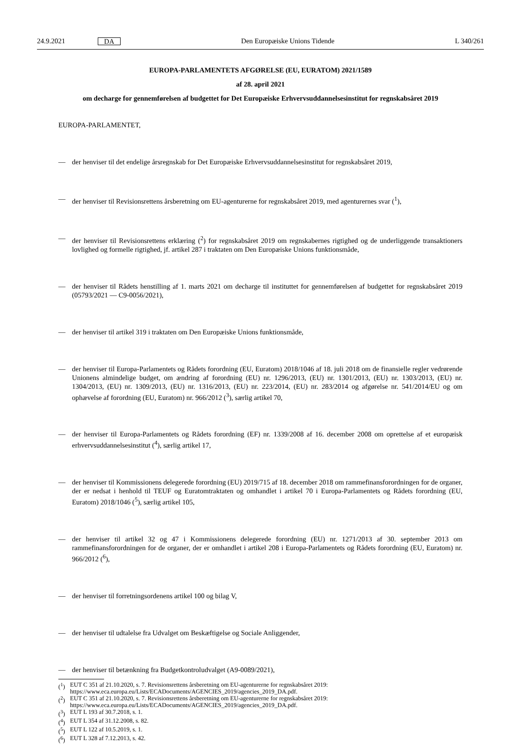24.9.2021 DA Den Europæiske Unions Tidende L 340/261
EUROPA-PARLAMENTETS AFGØRELSE (EU, EURATOM) 2021/1589
af 28. april 2021
om decharge for gennemførelsen af budgettet for Det Europæiske Erhvervsuddannelsesinstitut for regnskabsåret 2019
EUROPA-PARLAMENTET,
— der henviser til det endelige årsregnskab for Det Europæiske Erhvervsuddannelsesinstitut for regnskabsåret 2019,
— der henviser til Revisionsrettens årsberetning om EU-agenturerne for regnskabsåret 2019, med agenturernes svar (<sup>1</sup>),
— der henviser til Revisionsrettens erklæring (<sup>2</sup>) for regnskabsåret 2019 om regnskabernes rigtighed og de underliggende transaktioners lovlighed og formelle rigtighed, jf. artikel 287 i traktaten om Den Europæiske Unions funktionsmåde,
— der henviser til Rådets henstilling af 1. marts 2021 om decharge til instituttet for gennemførelsen af budgettet for regnskabsåret 2019 (05793/2021 — C9-0056/2021),
— der henviser til artikel 319 i traktaten om Den Europæiske Unions funktionsmåde,
— der henviser til Europa-Parlamentets og Rådets forordning (EU, Euratom) 2018/1046 af 18. juli 2018 om de finansielle regler vedrørende Unionens almindelige budget, om ændring af forordning (EU) nr. 1296/2013, (EU) nr. 1301/2013, (EU) nr. 1303/2013, (EU) nr. 1304/2013, (EU) nr. 1309/2013, (EU) nr. 1316/2013, (EU) nr. 223/2014, (EU) nr. 283/2014 og afgørelse nr. 541/2014/EU og om ophævelse af forordning (EU, Euratom) nr. 966/2012 (<sup>3</sup>), særlig artikel 70,
— der henviser til Europa-Parlamentets og Rådets forordning (EF) nr. 1339/2008 af 16. december 2008 om oprettelse af et europæisk erhvervsuddannelsesinstitut (<sup>4</sup>), særlig artikel 17,
— der henviser til Kommissionens delegerede forordning (EU) 2019/715 af 18. december 2018 om rammefinansforordningen for de organer, der er nedsat i henhold til TEUF og Euratomtraktaten og omhandlet i artikel 70 i Europa-Parlamentets og Rådets forordning (EU, Euratom) 2018/1046 (<sup>5</sup>), særlig artikel 105,
— der henviser til artikel 32 og 47 i Kommissionens delegerede forordning (EU) nr. 1271/2013 af 30. september 2013 om rammefinansforordningen for de organer, der er omhandlet i artikel 208 i Europa-Parlamentets og Rådets forordning (EU, Euratom) nr. 966/2012 (<sup>6</sup>),
— der henviser til forretningsordenens artikel 100 og bilag V,
— der henviser til udtalelse fra Udvalget om Beskæftigelse og Sociale Anliggender,
— der henviser til betænkning fra Budgetkontroludvalget (A9-0089/2021),
(<sup>1</sup>) EUT C 351 af 21.10.2020, s. 7. Revisionsrettens årsberetning om EU-agenturerne for regnskabsåret 2019: https://www.eca.europa.eu/Lists/ECADocuments/AGENCIES_2019/agencies_2019_DA.pdf.
(<sup>2</sup>) EUT C 351 af 21.10.2020, s. 7. Revisionsrettens årsberetning om EU-agenturerne for regnskabsåret 2019: https://www.eca.europa.eu/Lists/ECADocuments/AGENCIES_2019/agencies_2019_DA.pdf.
(<sup>3</sup>) EUT L 193 af 30.7.2018, s. 1.
(<sup>4</sup>) EUT L 354 af 31.12.2008, s. 82.
(<sup>5</sup>) EUT L 122 af 10.5.2019, s. 1.
(<sup>6</sup>) EUT L 328 af 7.12.2013, s. 42.